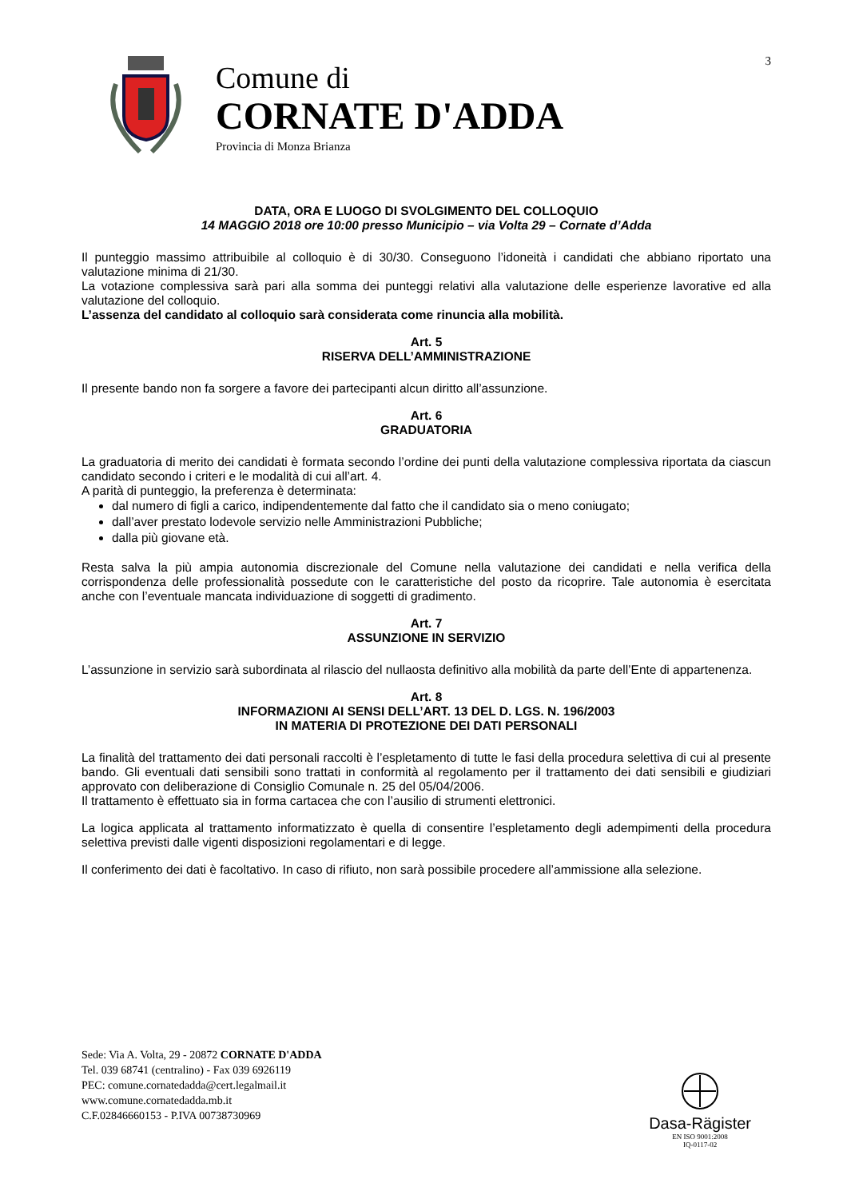3
Comune di
CORNATE D'ADDA
Provincia di Monza Brianza
DATA, ORA E LUOGO DI SVOLGIMENTO DEL COLLOQUIO
14 MAGGIO 2018 ore 10:00 presso Municipio – via Volta 29 – Cornate d’Adda
Il punteggio massimo attribuibile al colloquio è di 30/30. Conseguono l’idoneità i candidati che abbiano riportato una valutazione minima di 21/30.
La votazione complessiva sarà pari alla somma dei punteggi relativi alla valutazione delle esperienze lavorative ed alla valutazione del colloquio.
L’assenza del candidato al colloquio sarà considerata come rinuncia alla mobilità.
Art. 5
RISERVA DELL’AMMINISTRAZIONE
Il presente bando non fa sorgere a favore dei partecipanti alcun diritto all’assunzione.
Art. 6
GRADUATORIA
La graduatoria di merito dei candidati è formata secondo l’ordine dei punti della valutazione complessiva riportata da ciascun candidato secondo i criteri e le modalità di cui all’art. 4.
A parità di punteggio, la preferenza è determinata:
dal numero di figli a carico, indipendentemente dal fatto che il candidato sia o meno coniugato;
dall’aver prestato lodevole servizio nelle Amministrazioni Pubbliche;
dalla più giovane età.
Resta salva la più ampia autonomia discrezionale del Comune nella valutazione dei candidati e nella verifica della corrispondenza delle professionalità possedute con le caratteristiche del posto da ricoprire. Tale autonomia è esercitata anche con l’eventuale mancata individuazione di soggetti di gradimento.
Art. 7
ASSUNZIONE IN SERVIZIO
L’assunzione in servizio sarà subordinata al rilascio del nullaosta definitivo alla mobilità da parte dell’Ente di appartenenza.
Art. 8
INFORMAZIONI AI SENSI DELL’ART. 13 DEL D. LGS. N. 196/2003
IN MATERIA DI PROTEZIONE DEI DATI PERSONALI
La finalità del trattamento dei dati personali raccolti è l’espletamento di tutte le fasi della procedura selettiva di cui al presente bando. Gli eventuali dati sensibili sono trattati in conformità al regolamento per il trattamento dei dati sensibili e giudiziari approvato con deliberazione di Consiglio Comunale n. 25 del 05/04/2006.
Il trattamento è effettuato sia in forma cartacea che con l’ausilio di strumenti elettronici.
La logica applicata al trattamento informatizzato è quella di consentire l’espletamento degli adempimenti della procedura selettiva previsti dalle vigenti disposizioni regolamentari e di legge.
Il conferimento dei dati è facoltativo. In caso di rifiuto, non sarà possibile procedere all’ammissione alla selezione.
Sede: Via A. Volta, 29 - 20872 CORNATE D'ADDA
Tel. 039 68741 (centralino) - Fax 039 6926119
PEC: comune.cornatedadda@cert.legalmail.it
www.comune.cornatedadda.mb.it
C.F.02846660153 - P.IVA 00738730969
Dasa-Rägister
EN ISO 9001:2008
IQ-0117-02